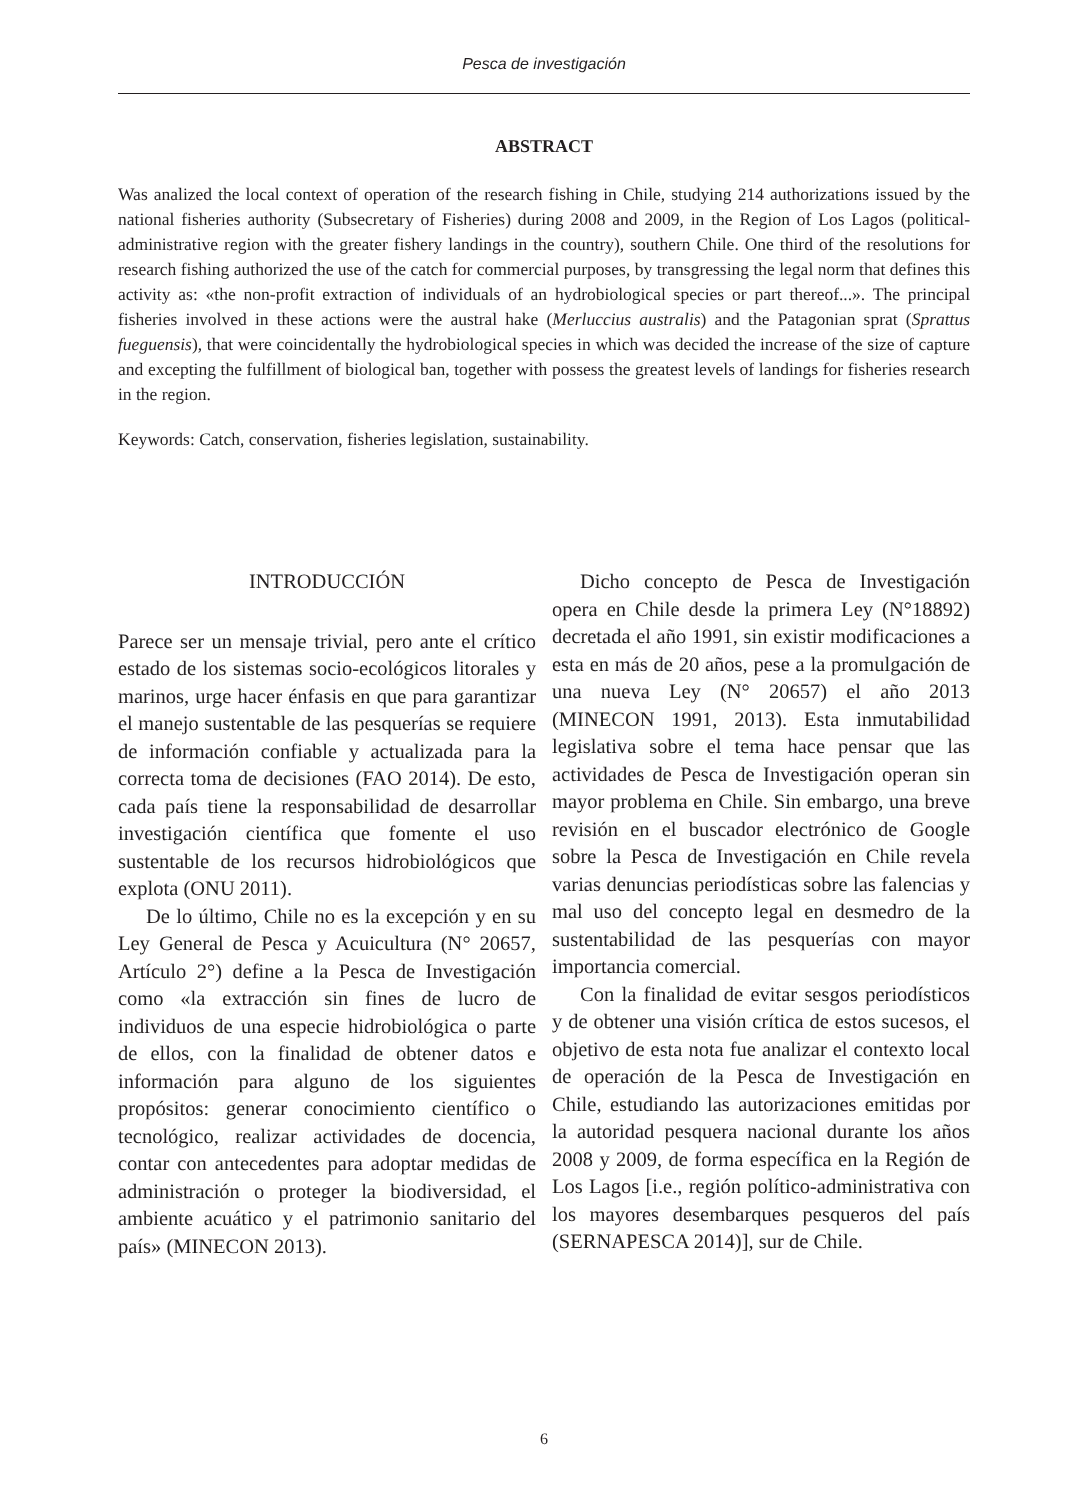Pesca de investigación
ABSTRACT
Was analized the local context of operation of the research fishing in Chile, studying 214 authorizations issued by the national fisheries authority (Subsecretary of Fisheries) during 2008 and 2009, in the Region of Los Lagos (political-administrative region with the greater fishery landings in the country), southern Chile. One third of the resolutions for research fishing authorized the use of the catch for commercial purposes, by transgressing the legal norm that defines this activity as: «the non-profit extraction of individuals of an hydrobiological species or part thereof...». The principal fisheries involved in these actions were the austral hake (Merluccius australis) and the Patagonian sprat (Sprattus fueguensis), that were coincidentally the hydrobiological species in which was decided the increase of the size of capture and excepting the fulfillment of biological ban, together with possess the greatest levels of landings for fisheries research in the region.
Keywords: Catch, conservation, fisheries legislation, sustainability.
INTRODUCCIÓN
Parece ser un mensaje trivial, pero ante el crítico estado de los sistemas socio-ecológicos litorales y marinos, urge hacer énfasis en que para garantizar el manejo sustentable de las pesquerías se requiere de información confiable y actualizada para la correcta toma de decisiones (FAO 2014). De esto, cada país tiene la responsabilidad de desarrollar investigación científica que fomente el uso sustentable de los recursos hidrobiológicos que explota (ONU 2011).
De lo último, Chile no es la excepción y en su Ley General de Pesca y Acuicultura (N° 20657, Artículo 2°) define a la Pesca de Investigación como «la extracción sin fines de lucro de individuos de una especie hidrobiológica o parte de ellos, con la finalidad de obtener datos e información para alguno de los siguientes propósitos: generar conocimiento científico o tecnológico, realizar actividades de docencia, contar con antecedentes para adoptar medidas de administración o proteger la biodiversidad, el ambiente acuático y el patrimonio sanitario del país» (MINECON 2013).
Dicho concepto de Pesca de Investigación opera en Chile desde la primera Ley (N°18892) decretada el año 1991, sin existir modificaciones a esta en más de 20 años, pese a la promulgación de una nueva Ley (N° 20657) el año 2013 (MINECON 1991, 2013). Esta inmutabilidad legislativa sobre el tema hace pensar que las actividades de Pesca de Investigación operan sin mayor problema en Chile. Sin embargo, una breve revisión en el buscador electrónico de Google sobre la Pesca de Investigación en Chile revela varias denuncias periodísticas sobre las falencias y mal uso del concepto legal en desmedro de la sustentabilidad de las pesquerías con mayor importancia comercial.
Con la finalidad de evitar sesgos periodísticos y de obtener una visión crítica de estos sucesos, el objetivo de esta nota fue analizar el contexto local de operación de la Pesca de Investigación en Chile, estudiando las autorizaciones emitidas por la autoridad pesquera nacional durante los años 2008 y 2009, de forma específica en la Región de Los Lagos [i.e., región político-administrativa con los mayores desembarques pesqueros del país (SERNAPESCA 2014)], sur de Chile.
6